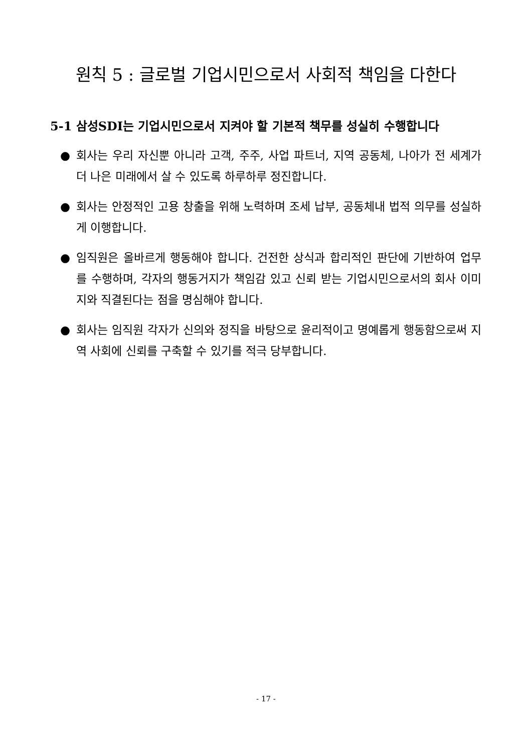원칙 5 : 글로벌 기업시민으로서 사회적 책임을 다한다
5-1 삼성SDI는 기업시민으로서 지켜야 할 기본적 책무를 성실히 수행합니다
● 회사는 우리 자신뿐 아니라 고객, 주주, 사업 파트너, 지역 공동체, 나아가 전 세계가 더 나은 미래에서 살 수 있도록 하루하루 정진합니다.
● 회사는 안정적인 고용 창출을 위해 노력하며 조세 납부, 공동체내 법적 의무를 성실하게 이행합니다.
● 임직원은 올바르게 행동해야 합니다. 건전한 상식과 합리적인 판단에 기반하여 업무를 수행하며, 각자의 행동거지가 책임감 있고 신뢰 받는 기업시민으로서의 회사 이미지와 직결된다는 점을 명심해야 합니다.
● 회사는 임직원 각자가 신의와 정직을 바탕으로 윤리적이고 명예롭게 행동함으로써 지역 사회에 신뢰를 구축할 수 있기를 적극 당부합니다.
- 17 -